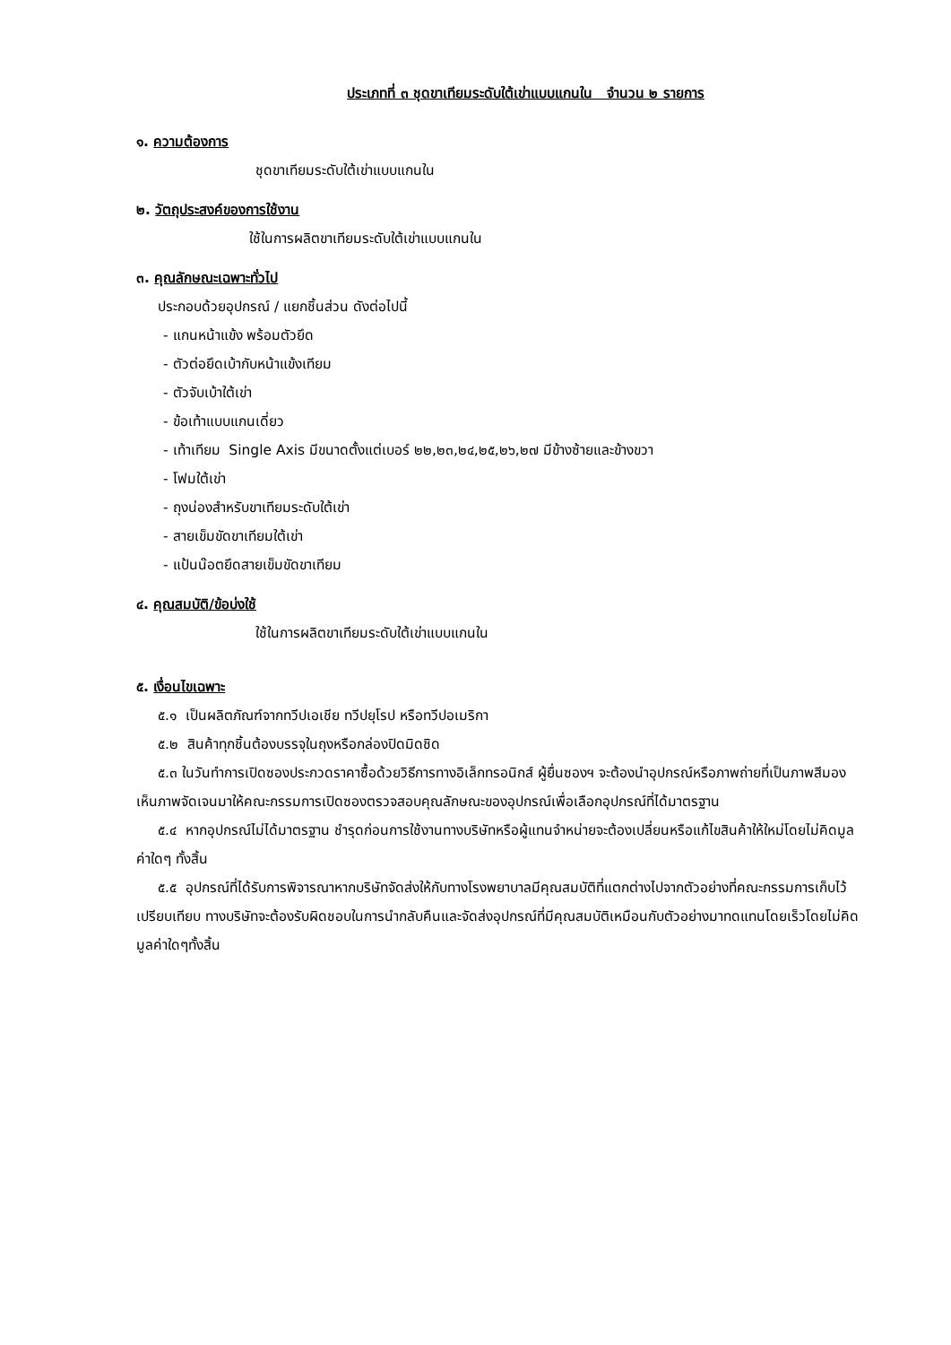ประเภทที่ ๓ ชุดขาเทียมระดับใต้เข่าแบบแกนใน จำนวน ๒ รายการ
๑. ความต้องการ
ชุดขาเทียมระดับใต้เข่าแบบแกนใน
๒. วัตถุประสงค์ของการใช้งาน
ใช้ในการผลิตขาเทียมระดับใต้เข่าแบบแกนใน
๓. คุณลักษณะเฉพาะทั่วไป
ประกอบด้วยอุปกรณ์ / แยกชิ้นส่วน ดังต่อไปนี้
- แกนหน้าแข้ง พร้อมตัวยึด
- ตัวต่อยึดเบ้ากับหน้าแข้งเทียม
- ตัวจับเบ้าใต้เข่า
- ข้อเท้าแบบแกนเดี่ยว
- เท้าเทียม Single Axis มีขนาดตั้งแต่เบอร์ ๒๒,๒๓,๒๔,๒๕,๒๖,๒๗ มีข้างซ้ายและข้างขวา
- โฟมใต้เข่า
- ถุงน่องสำหรับขาเทียมระดับใต้เข่า
- สายเข็มขัดขาเทียมใต้เข่า
- แป้นน๊อตยึดสายเข็มขัดขาเทียม
๔. คุณสมบัติ/ข้อบ่งใช้
ใช้ในการผลิตขาเทียมระดับใต้เข่าแบบแกนใน
๕. เงื่อนไขเฉพาะ
๕.๑ เป็นผลิตภัณฑ์จากทวีปเอเชีย ทวีปยุโรป หรือทวีปอเมริกา
๕.๒ สินค้าทุกชิ้นต้องบรรจุในถุงหรือกล่องปิดมิดชิด
๕.๓ ในวันทำการเปิดซองประกวดราคาซื้อด้วยวิธีการทางอิเล็กทรอนิกส์ ผู้ยื่นซองฯ จะต้องนำอุปกรณ์หรือภาพถ่ายที่เป็นภาพสีมองเห็นภาพจัดเจนมาให้คณะกรรมการเปิดซองตรวจสอบคุณลักษณะของอุปกรณ์เพื่อเลือกอุปกรณ์ที่ได้มาตรฐาน
๕.๔ หากอุปกรณ์ไม่ได้มาตรฐาน ชำรุดก่อนการใช้งานทางบริษัทหรือผู้แทนจำหน่ายจะต้องเปลี่ยนหรือแก้ไขสินค้าให้ใหม่โดยไม่คิดมูลค่าใดๆ ทั้งสิ้น
๕.๕ อุปกรณ์ที่ได้รับการพิจารณาหากบริษัทจัดส่งให้กับทางโรงพยาบาลมีคุณสมบัติที่แตกต่างไปจากตัวอย่างที่คณะกรรมการเก็บไว้เปรียบเทียบ ทางบริษัทจะต้องรับผิดชอบในการนำกลับคืนและจัดส่งอุปกรณ์ที่มีคุณสมบัติเหมือนกับตัวอย่างมาทดแทนโดยเร็วโดยไม่คิดมูลค่าใดๆทั้งสิ้น